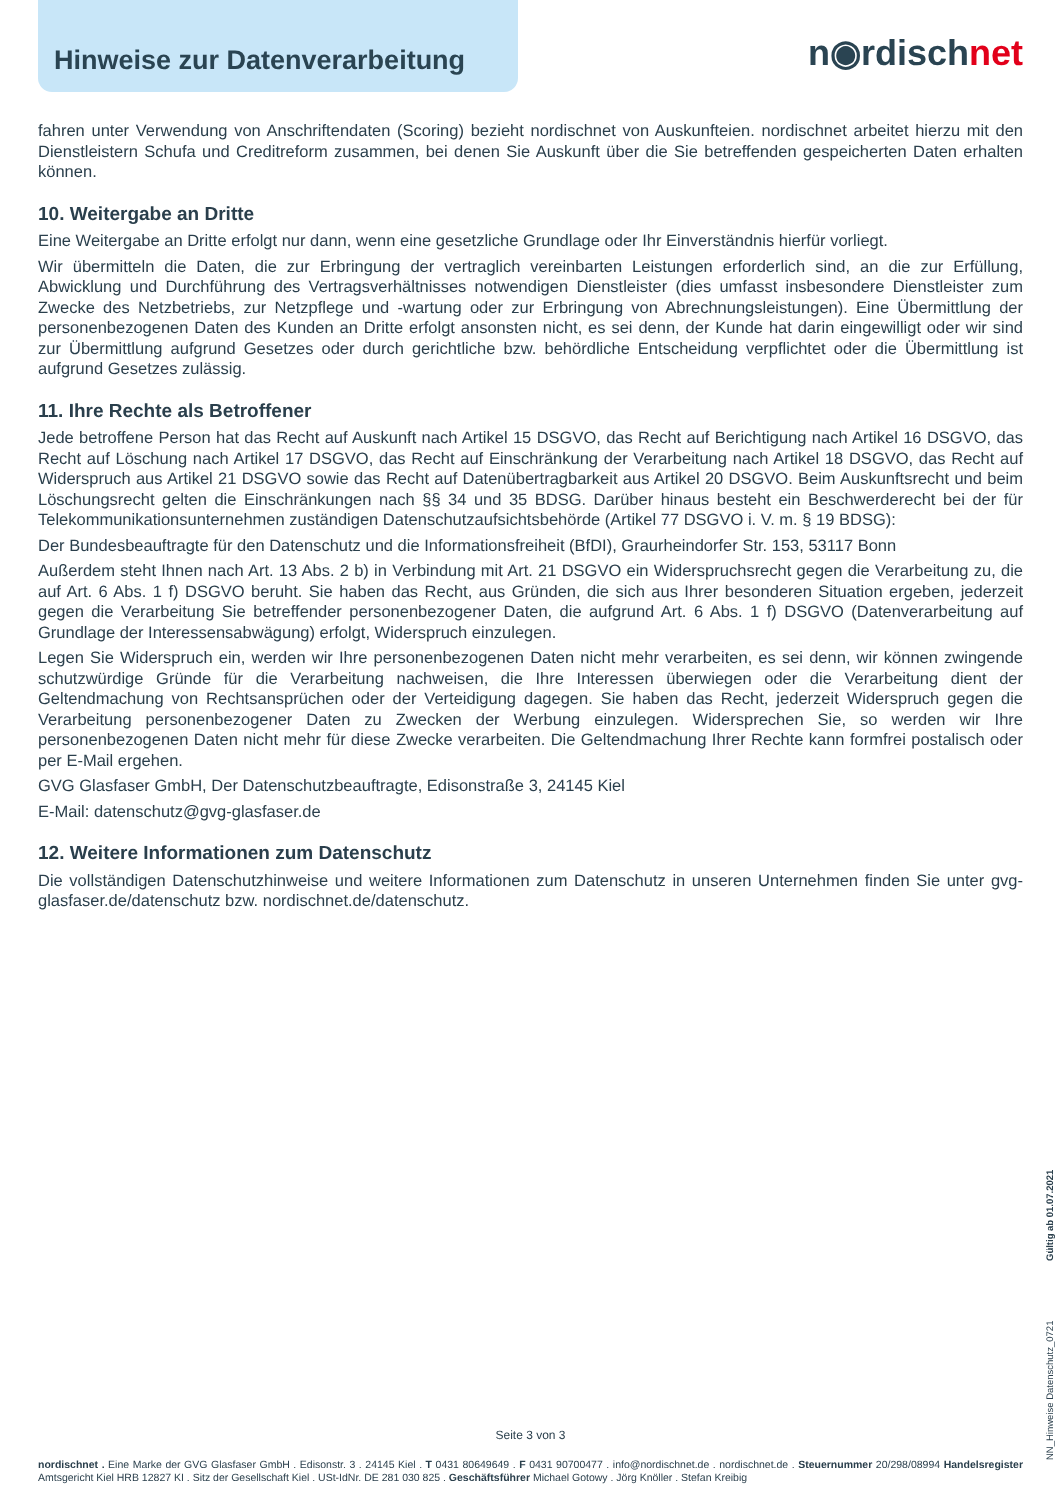Hinweise zur Datenverarbeitung
n◉rdischnet
fahren unter Verwendung von Anschriftendaten (Scoring) bezieht nordischnet von Auskunfteien. nordischnet arbeitet hierzu mit den Dienstleistern Schufa und Creditreform zusammen, bei denen Sie Auskunft über die Sie betreffenden gespeicherten Daten erhalten können.
10. Weitergabe an Dritte
Eine Weitergabe an Dritte erfolgt nur dann, wenn eine gesetzliche Grundlage oder Ihr Einverständnis hierfür vorliegt.
Wir übermitteln die Daten, die zur Erbringung der vertraglich vereinbarten Leistungen erforderlich sind, an die zur Erfüllung, Abwicklung und Durchführung des Vertragsverhältnisses notwendigen Dienstleister (dies umfasst insbesondere Dienstleister zum Zwecke des Netzbetriebs, zur Netzpflege und -wartung oder zur Erbringung von Abrechnungsleistungen). Eine Übermittlung der personenbezogenen Daten des Kunden an Dritte erfolgt ansonsten nicht, es sei denn, der Kunde hat darin eingewilligt oder wir sind zur Übermittlung aufgrund Gesetzes oder durch gerichtliche bzw. behördliche Entscheidung verpflichtet oder die Übermittlung ist aufgrund Gesetzes zulässig.
11. Ihre Rechte als Betroffener
Jede betroffene Person hat das Recht auf Auskunft nach Artikel 15 DSGVO, das Recht auf Berichtigung nach Artikel 16 DSGVO, das Recht auf Löschung nach Artikel 17 DSGVO, das Recht auf Einschränkung der Verarbeitung nach Artikel 18 DSGVO, das Recht auf Widerspruch aus Artikel 21 DSGVO sowie das Recht auf Datenübertragbarkeit aus Artikel 20 DSGVO. Beim Auskunftsrecht und beim Löschungsrecht gelten die Einschränkungen nach §§ 34 und 35 BDSG. Darüber hinaus besteht ein Beschwerderecht bei der für Telekommunikationsunternehmen zuständigen Datenschutzaufsichtsbehörde (Artikel 77 DSGVO i. V. m. § 19 BDSG):
Der Bundesbeauftragte für den Datenschutz und die Informationsfreiheit (BfDI), Graurheindorfer Str. 153, 53117 Bonn
Außerdem steht Ihnen nach Art. 13 Abs. 2 b) in Verbindung mit Art. 21 DSGVO ein Widerspruchsrecht gegen die Verarbeitung zu, die auf Art. 6 Abs. 1 f) DSGVO beruht. Sie haben das Recht, aus Gründen, die sich aus Ihrer besonderen Situation ergeben, jederzeit gegen die Verarbeitung Sie betreffender personenbezogener Daten, die aufgrund Art. 6 Abs. 1 f) DSGVO (Datenverarbeitung auf Grundlage der Interessensabwägung) erfolgt, Widerspruch einzulegen.
Legen Sie Widerspruch ein, werden wir Ihre personenbezogenen Daten nicht mehr verarbeiten, es sei denn, wir können zwingende schutzwürdige Gründe für die Verarbeitung nachweisen, die Ihre Interessen überwiegen oder die Verarbeitung dient der Geltendmachung von Rechtsansprüchen oder der Verteidigung dagegen. Sie haben das Recht, jederzeit Widerspruch gegen die Verarbeitung personenbezogener Daten zu Zwecken der Werbung einzulegen. Widersprechen Sie, so werden wir Ihre personenbezogenen Daten nicht mehr für diese Zwecke verarbeiten. Die Geltendmachung Ihrer Rechte kann formfrei postalisch oder per E-Mail ergehen.
GVG Glasfaser GmbH, Der Datenschutzbeauftragte, Edisonstraße 3, 24145 Kiel
E-Mail: datenschutz@gvg-glasfaser.de
12. Weitere Informationen zum Datenschutz
Die vollständigen Datenschutzhinweise und weitere Informationen zum Datenschutz in unseren Unternehmen finden Sie unter gvg-glasfaser.de/datenschutz bzw. nordischnet.de/datenschutz.
Seite 3 von 3
nordischnet . Eine Marke der GVG Glasfaser GmbH . Edisonstr. 3 . 24145 Kiel . T 0431 80649649 . F 0431 90700477 . info@nordischnet.de . nordischnet.de . Steuernummer 20/298/08994 Handelsregister Amtsgericht Kiel HRB 12827 KI . Sitz der Gesellschaft Kiel . USt-IdNr. DE 281 030 825 . Geschäftsführer Michael Gotowy . Jörg Knöller . Stefan Kreibig
NN_Hinweise Datenschutz_0721 Gültig ab 01.07.2021